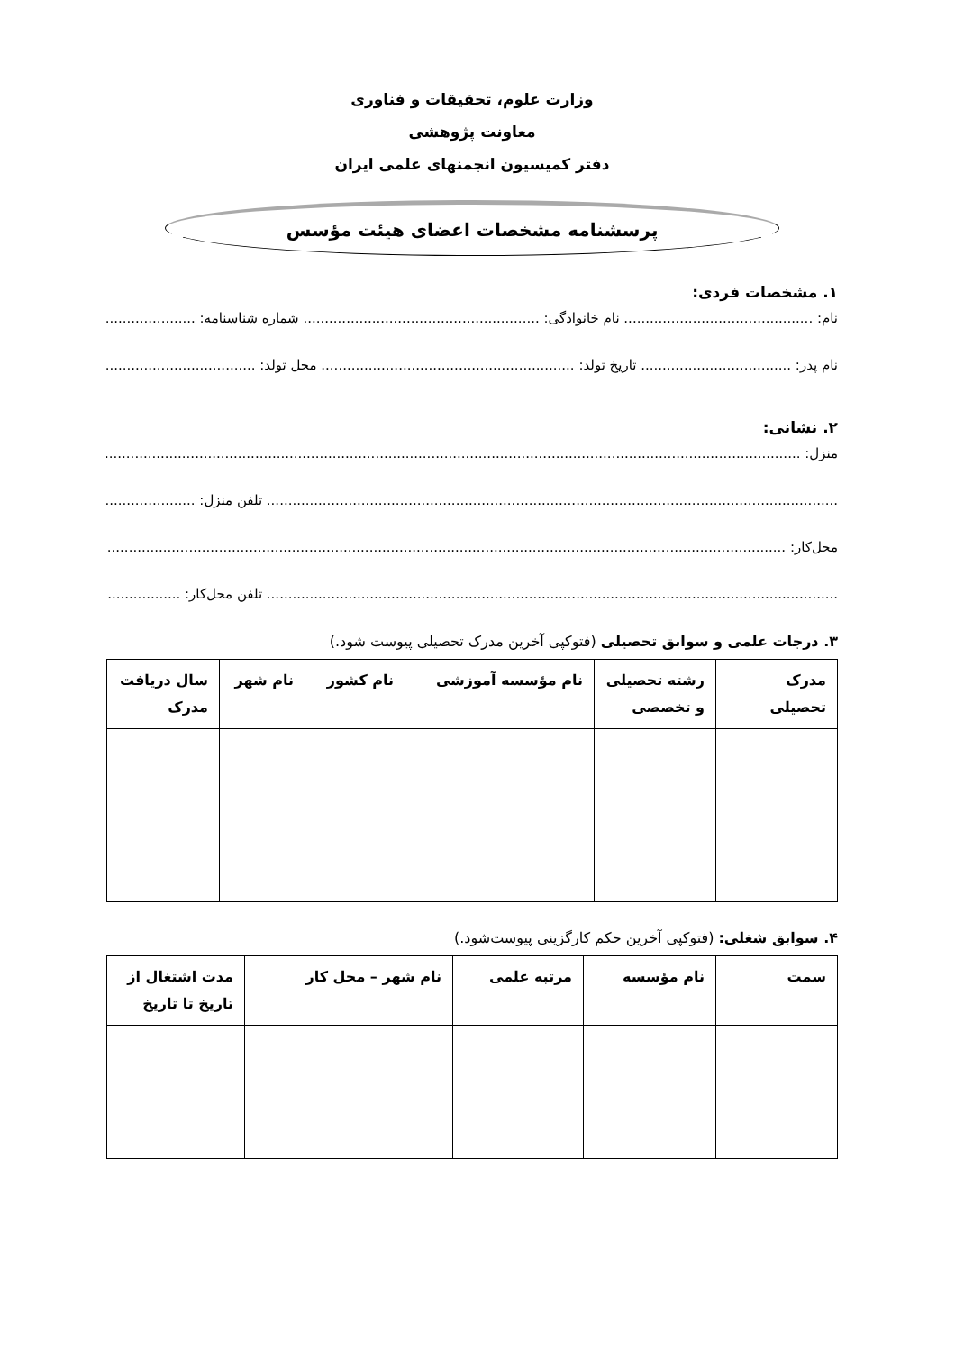وزارت علوم، تحقیقات و فناوری
معاونت پژوهشی
دفتر کمیسیون انجمنهای علمی ایران
پرسشنامه مشخصات اعضای هیئت مؤسس
۱. مشخصات فردی:
نام: ............................................ نام خانوادگی: ....................................................... شماره شناسنامه: .........................
نام پدر: ................................... تاریخ تولد: ........................................................... محل تولد: ...................................
۲. نشانی:
منزل: .............................................................................................................................................................................................
..................................................................................................................................... تلفن منزل: ...............................
محل‌کار: ..........................................................................................................................................................................................
..................................................................................................................................... تلفن محل‌کار: ...........................
۳. درجات علمی و سوابق تحصیلی (فتوکپی آخرین مدرک تحصیلی پیوست شود.)
| مدرک تحصیلی | رشته تحصیلی و تخصصی | نام مؤسسه آموزشی | نام کشور | نام شهر | سال دریافت مدرک |
| --- | --- | --- | --- | --- | --- |
۴. سوابق شغلی: (فتوکپی آخرین حکم کارگزینی پیوست‌شود.)
| سمت | نام مؤسسه | مرتبه علمی | نام شهر – محل کار | مدت اشتغال از تاریخ تا تاریخ |
| --- | --- | --- | --- | --- |